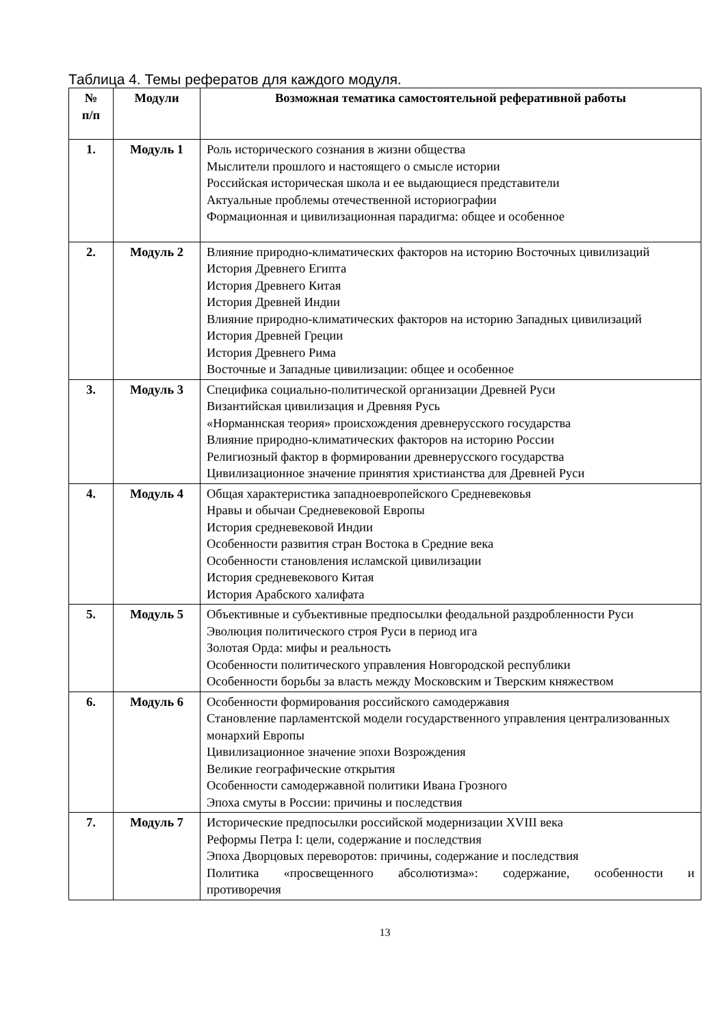Таблица 4. Темы рефератов для каждого модуля.
| № п/п | Модули | Возможная тематика самостоятельной реферативной работы |
| --- | --- | --- |
| 1. | Модуль 1 | Роль исторического сознания в жизни общества Мыслители прошлого и настоящего о смысле истории Российская историческая школа и ее выдающиеся представители Актуальные проблемы отечественной историографии Формационная и цивилизационная парадигма: общее и особенное |
| 2. | Модуль 2 | Влияние природно-климатических факторов на историю Восточных цивилизаций История Древнего Египта История Древнего Китая История Древней Индии Влияние природно-климатических факторов на историю Западных цивилизаций История Древней Греции История Древнего Рима Восточные и Западные цивилизации: общее и особенное |
| 3. | Модуль 3 | Специфика социально-политической организации Древней Руси Византийская цивилизация и Древняя Русь «Норманнская теория» происхождения древнерусского государства Влияние природно-климатических факторов на историю России Религиозный фактор в формировании древнерусского государства Цивилизационное значение принятия христианства для Древней Руси |
| 4. | Модуль 4 | Общая характеристика западноевропейского Средневековья Нравы и обычаи Средневековой Европы История средневековой Индии Особенности развития стран Востока в Средние века Особенности становления исламской цивилизации История средневекового Китая История Арабского халифата |
| 5. | Модуль 5 | Объективные и субъективные предпосылки феодальной раздробленности Руси Эволюция политического строя Руси в период ига Золотая Орда: мифы и реальность Особенности политического управления Новгородской республики Особенности борьбы за власть между Московским и Тверским княжеством |
| 6. | Модуль 6 | Особенности формирования российского самодержавия Становление парламентской модели государственного управления централизованных монархий Европы Цивилизационное значение эпохи Возрождения Великие географические открытия Особенности самодержавной политики Ивана Грозного Эпоха смуты в России: причины и последствия |
| 7. | Модуль 7 | Исторические предпосылки российской модернизации XVIII века Реформы Петра I: цели, содержание и последствия Эпоха Дворцовых переворотов: причины, содержание и последствия Политика «просвещенного абсолютизма»: содержание, особенности и противоречия |
13